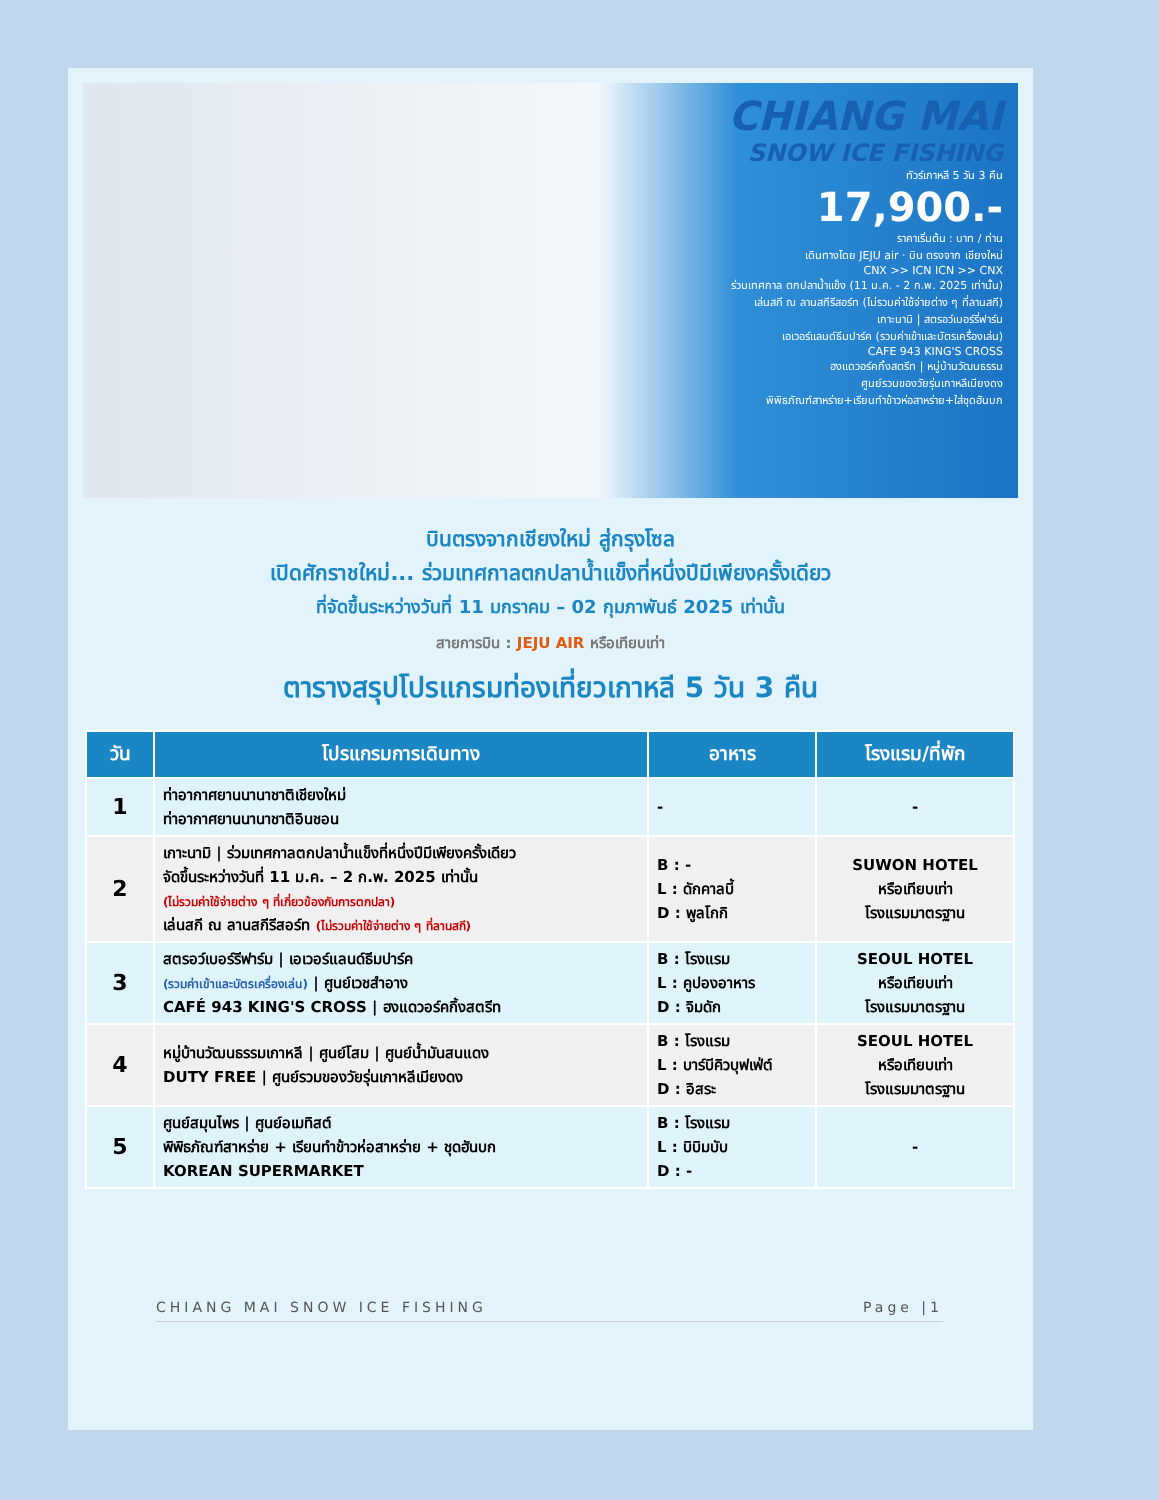CHIANG MAI
SNOW ICE FISHING
ทัวร์เกาหลี 5 วัน 3 คืน
17,900.-
ราคาเริ่มต้น : บาท / ท่าน
เดินทางโดย JEJU air · บิน ตรงจาก เชียงใหม่
CNX >> ICN ICN >> CNX
ร่วมเทศกาล ตกปลาน้ำแข็ง (11 ม.ค. - 2 ก.พ. 2025 เท่านั้น)
เล่นสกี ณ ลานสกีรีสอร์ท (ไม่รวมค่าใช้จ่ายต่าง ๆ ที่ลานสกี)
เกาะนามิ | สตรอว์เบอร์รี่ฟาร์ม
เอเวอร์แลนด์ธีมปาร์ค (รวมค่าเข้าและบัตรเครื่องเล่น)
CAFE 943 KING'S CROSS
ฮงแดวอร์คกิ้งสตรีท | หมู่บ้านวัฒนธรรม
ศูนย์รวมของวัยรุ่นเกาหลีเมียงดง
พิพิธภัณฑ์สาหร่าย+เรียนทำข้าวห่อสาหร่าย+ใส่ชุดฮันบก
บินตรงจากเชียงใหม่ สู่กรุงโซล
เปิดศักราชใหม่... ร่วมเทศกาลตกปลาน้ำแข็งที่หนึ่งปีมีเพียงครั้งเดียว
ที่จัดขึ้นระหว่างวันที่ 11 มกราคม – 02 กุมภาพันธ์ 2025 เท่านั้น
สายการบิน : JEJU AIR หรือเทียบเท่า
ตารางสรุปโปรแกรมท่องเที่ยวเกาหลี 5 วัน 3 คืน
| วัน | โปรแกรมการเดินทาง | อาหาร | โรงแรม/ที่พัก |
| --- | --- | --- | --- |
| 1 | ท่าอากาศยานนานาชาติเชียงใหม่ ท่าอากาศยานนานาชาติอินชอน | - | - |
| 2 | เกาะนามิ / ร่วมเทศกาลตกปลาน้ำแข็งที่หนึ่งปีมีเพียงครั้งเดียว จัดขึ้นระหว่างวันที่ 11 ม.ค. – 2 ก.พ. 2025 เท่านั้น (ไม่รวมค่าใช้จ่ายต่าง ๆ ที่เกี่ยวข้องกับการตกปลา) เล่นสกี ณ ลานสกีรีสอร์ท (ไม่รวมค่าใช้จ่ายต่าง ๆ ที่ลานสกี) | B : - L : ดักคาลบี้ D : พูลโกกิ | SUWON HOTEL หรือเทียบเท่า โรงแรมมาตรฐาน |
| 3 | สตรอว์เบอร์รีฟาร์ม / เอเวอร์แลนด์ธีมปาร์ค (รวมค่าเข้าและบัตรเครื่องเล่น) / ศูนย์เวชสำอาง CAFÉ 943 KING'S CROSS / ฮงแดวอร์คกิ้งสตรีท | B : โรงแรม L : คูปองอาหาร D : จิมดัก | SEOUL HOTEL หรือเทียบเท่า โรงแรมมาตรฐาน |
| 4 | หมู่บ้านวัฒนธรรมเกาหลี / ศูนย์โสม / ศูนย์น้ำมันสนแดง DUTY FREE / ศูนย์รวมของวัยรุ่นเกาหลีเมียงดง | B : โรงแรม L : บาร์บีคิวบุฟเฟ่ต์ D : อิสระ | SEOUL HOTEL หรือเทียบเท่า โรงแรมมาตรฐาน |
| 5 | ศูนย์สมุนไพร / ศูนย์อเมทิสต์ พิพิธภัณฑ์สาหร่าย + เรียนทำข้าวห่อสาหร่าย + ชุดฮันบก KOREAN SUPERMARKET | B : โรงแรม L : บิบิมบับ D : - | - |
CHIANG MAI SNOW ICE FISHING Page |1